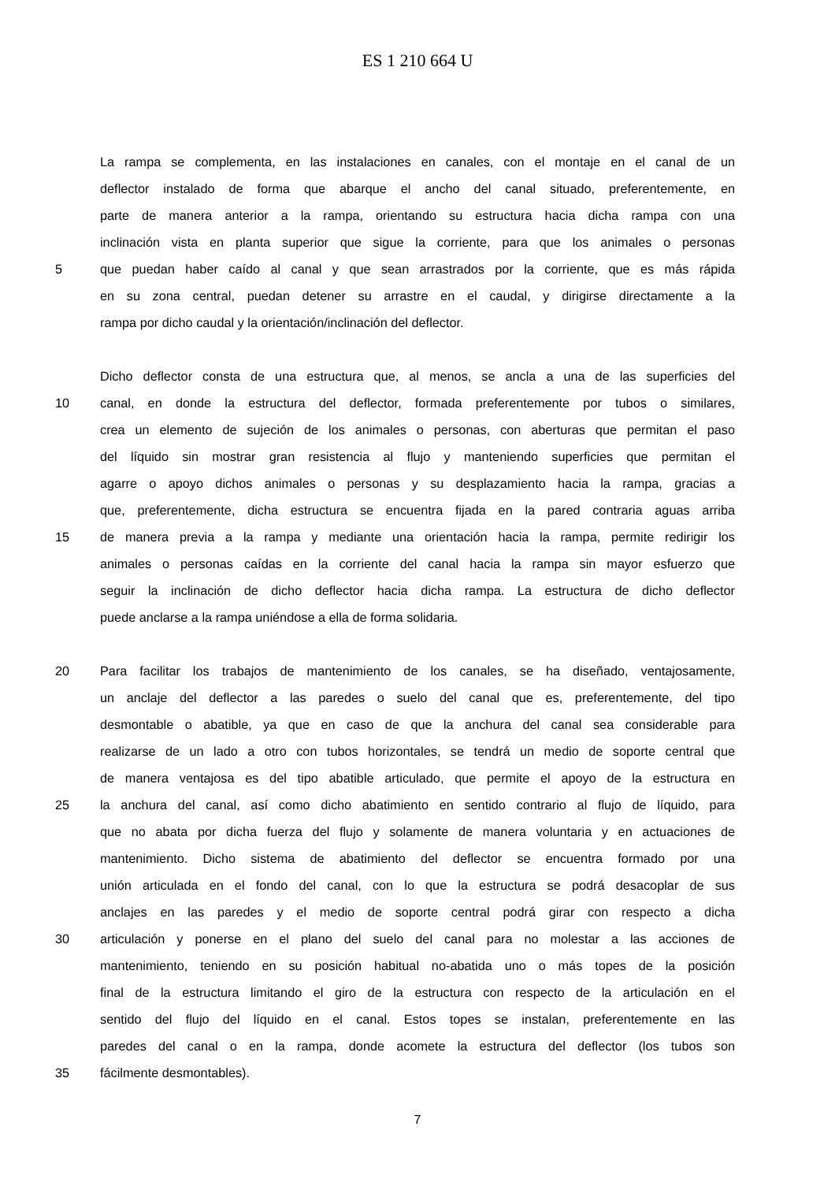ES 1 210 664 U
La rampa se complementa, en las instalaciones en canales, con el montaje en el canal de un
deflector instalado de forma que abarque el ancho del canal situado, preferentemente, en
parte de manera anterior a la rampa, orientando su estructura hacia dicha rampa con una
inclinación vista en planta superior que sigue la corriente, para que los animales o personas
5 que puedan haber caído al canal y que sean arrastrados por la corriente, que es más rápida
en su zona central, puedan detener su arrastre en el caudal, y dirigirse directamente a la
rampa por dicho caudal y la orientación/inclinación del deflector.
Dicho deflector consta de una estructura que, al menos, se ancla a una de las superficies del
10 canal, en donde la estructura del deflector, formada preferentemente por tubos o similares,
crea un elemento de sujeción de los animales o personas, con aberturas que permitan el paso
del líquido sin mostrar gran resistencia al flujo y manteniendo superficies que permitan el
agarre o apoyo dichos animales o personas y su desplazamiento hacia la rampa, gracias a
que, preferentemente, dicha estructura se encuentra fijada en la pared contraria aguas arriba
15 de manera previa a la rampa y mediante una orientación hacia la rampa, permite redirigir los
animales o personas caídas en la corriente del canal hacia la rampa sin mayor esfuerzo que
seguir la inclinación de dicho deflector hacia dicha rampa. La estructura de dicho deflector
puede anclarse a la rampa uniéndose a ella de forma solidaria.
20 Para facilitar los trabajos de mantenimiento de los canales, se ha diseñado, ventajosamente,
un anclaje del deflector a las paredes o suelo del canal que es, preferentemente, del tipo
desmontable o abatible, ya que en caso de que la anchura del canal sea considerable para
realizarse de un lado a otro con tubos horizontales, se tendrá un medio de soporte central que
de manera ventajosa es del tipo abatible articulado, que permite el apoyo de la estructura en
25 la anchura del canal, así como dicho abatimiento en sentido contrario al flujo de líquido, para
que no abata por dicha fuerza del flujo y solamente de manera voluntaria y en actuaciones de
mantenimiento. Dicho sistema de abatimiento del deflector se encuentra formado por una
unión articulada en el fondo del canal, con lo que la estructura se podrá desacoplar de sus
anclajes en las paredes y el medio de soporte central podrá girar con respecto a dicha
30 articulación y ponerse en el plano del suelo del canal para no molestar a las acciones de
mantenimiento, teniendo en su posición habitual no-abatida uno o más topes de la posición
final de la estructura limitando el giro de la estructura con respecto de la articulación en el
sentido del flujo del líquido en el canal. Estos topes se instalan, preferentemente en las
paredes del canal o en la rampa, donde acomete la estructura del deflector (los tubos son
35 fácilmente desmontables).
7